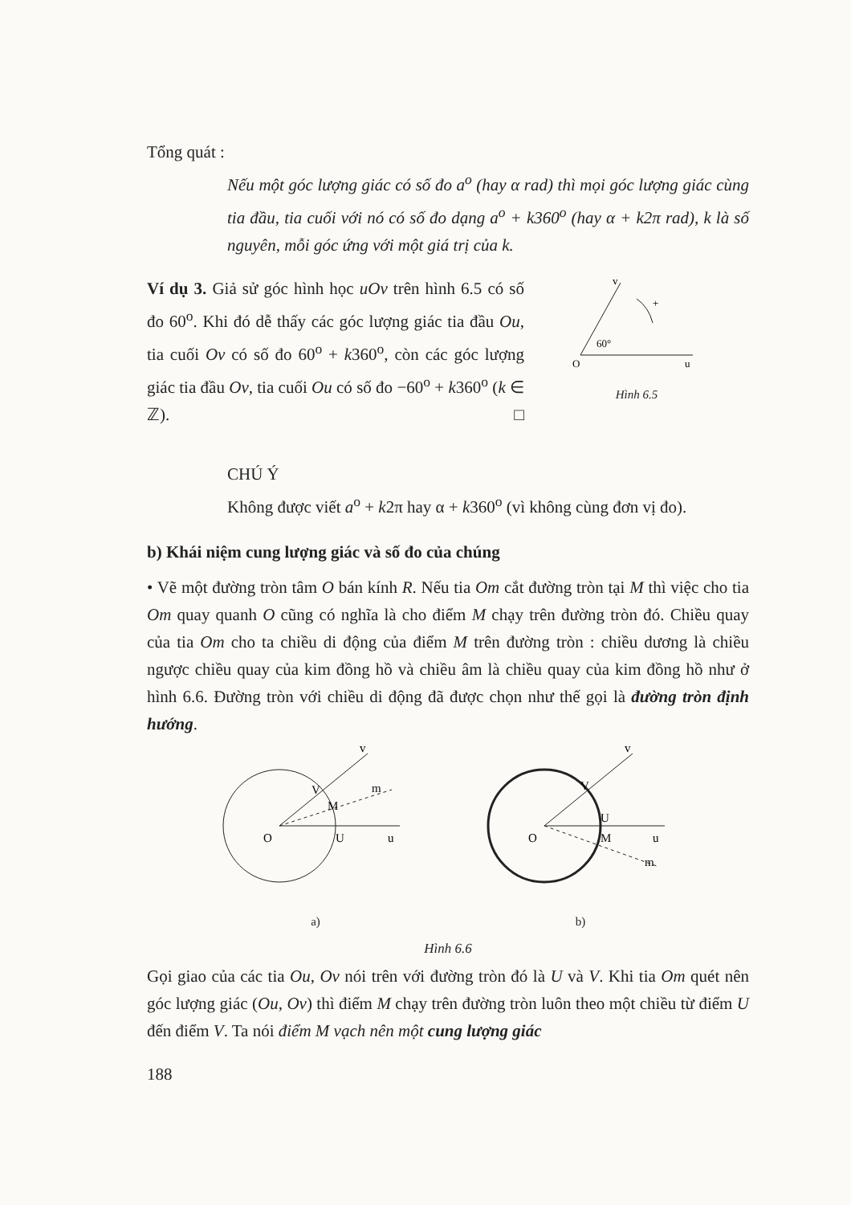Tổng quát :
Nếu một góc lượng giác có số đo a<sup>o</sup> (hay α rad) thì mọi góc lượng giác cùng tia đầu, tia cuối với nó có số đo dạng a<sup>o</sup> + k360<sup>o</sup> (hay α + k2π rad), k là số nguyên, mỗi góc ứng với một giá trị của k.
Ví dụ 3. Giả sử góc hình học uOv trên hình 6.5 có số đo 60<sup>o</sup>. Khi đó dễ thấy các góc lượng giác tia đầu Ou, tia cuối Ov có số đo 60<sup>o</sup> + k360<sup>o</sup>, còn các góc lượng giác tia đầu Ov, tia cuối Ou có số đo −60<sup>o</sup> + k360<sup>o</sup> (k ∈ ℤ). □
60°
O
u
v
+
Hình 6.5
CHÚ Ý
Không được viết a<sup>o</sup> + k2π hay α + k360<sup>o</sup> (vì không cùng đơn vị đo).
b) Khái niệm cung lượng giác và số đo của chúng
• Vẽ một đường tròn tâm O bán kính R. Nếu tia Om cắt đường tròn tại M thì việc cho tia Om quay quanh O cũng có nghĩa là cho điểm M chạy trên đường tròn đó. Chiều quay của tia Om cho ta chiều di động của điểm M trên đường tròn : chiều dương là chiều ngược chiều quay của kim đồng hồ và chiều âm là chiều quay của kim đồng hồ như ở hình 6.6. Đường tròn với chiều di động đã được chọn như thế gọi là đường tròn định hướng.
O
U
u
V
M
m
v
a)
O
U
M
u
V
m
v
b)
Hình 6.6
Gọi giao của các tia Ou, Ov nói trên với đường tròn đó là U và V. Khi tia Om quét nên góc lượng giác (Ou, Ov) thì điểm M chạy trên đường tròn luôn theo một chiều từ điểm U đến điểm V. Ta nói điểm M vạch nên một cung lượng giác
188